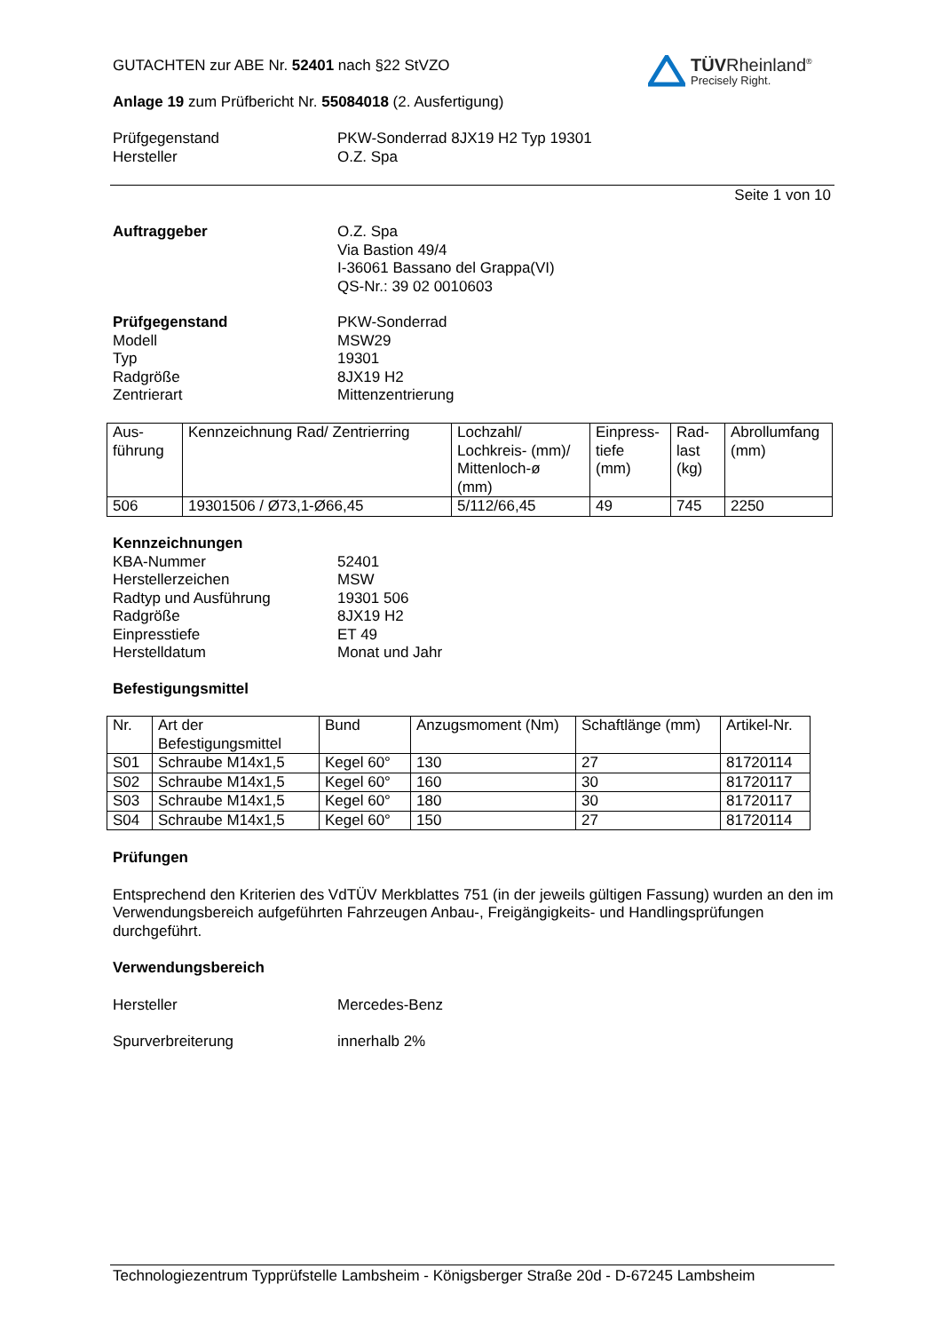TÜVRheinland<sup>®</sup>
Precisely Right.
GUTACHTEN zur ABE Nr. 52401 nach §22 StVZO
Anlage 19 zum Prüfbericht Nr. 55084018 (2. Ausfertigung)
Prüfgegenstand
Hersteller
PKW-Sonderrad 8JX19 H2 Typ 19301
O.Z. Spa
Seite 1 von 10
Auftraggeber O.Z. Spa
Via Bastion 49/4
I-36061 Bassano del Grappa(VI)
QS-Nr.: 39 02 0010603
Prüfgegenstand
Modell
Typ
Radgröße
Zentrierart
PKW-Sonderrad
MSW29
19301
8JX19 H2
Mittenzentrierung
| Aus- führung | Kennzeichnung Rad/ Zentrierring | Lochzahl/ Lochkreis- (mm)/ Mittenloch-ø (mm) | Einpress- tiefe (mm) | Rad- last (kg) | Abrollumfang (mm) |
| 506 | 19301506 / Ø73,1-Ø66,45 | 5/112/66,45 | 49 | 745 | 2250 |
Kennzeichnungen
KBA-Nummer
Herstellerzeichen
Radtyp und Ausführung
Radgröße
Einpresstiefe
Herstelldatum
52401
MSW
19301 506
8JX19 H2
ET 49
Monat und Jahr
Befestigungsmittel
| Nr. | Art der Befestigungsmittel | Bund | Anzugsmoment (Nm) | Schaftlänge (mm) | Artikel-Nr. |
| S01 | Schraube M14x1,5 | Kegel 60° | 130 | 27 | 81720114 |
| S02 | Schraube M14x1,5 | Kegel 60° | 160 | 30 | 81720117 |
| S03 | Schraube M14x1,5 | Kegel 60° | 180 | 30 | 81720117 |
| S04 | Schraube M14x1,5 | Kegel 60° | 150 | 27 | 81720114 |
Prüfungen
Entsprechend den Kriterien des VdTÜV Merkblattes 751 (in der jeweils gültigen Fassung) wurden an den im Verwendungsbereich aufgeführten Fahrzeugen Anbau-, Freigängigkeits- und Handlingsprüfungen durchgeführt.
Verwendungsbereich
Hersteller Mercedes-Benz
Spurverbreiterung innerhalb 2%
Technologiezentrum Typprüfstelle Lambsheim - Königsberger Straße 20d - D-67245 Lambsheim